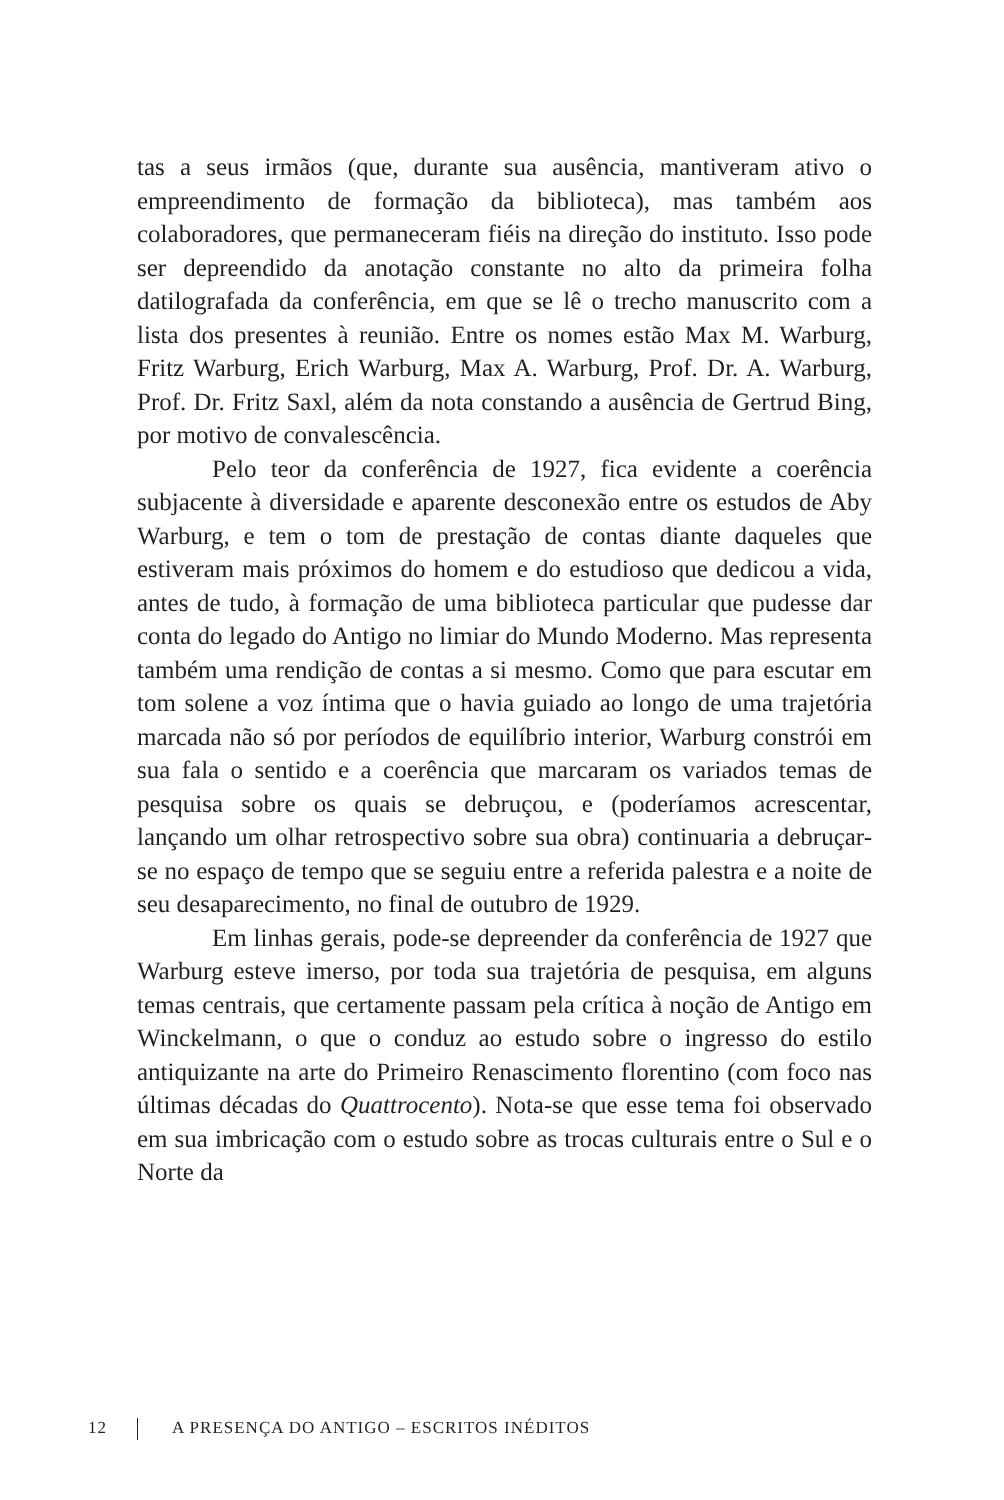tas a seus irmãos (que, durante sua ausência, mantiveram ativo o empreendimento de formação da biblioteca), mas também aos colaboradores, que permaneceram fiéis na direção do instituto. Isso pode ser depreendido da anotação constante no alto da primeira folha datilografada da conferência, em que se lê o trecho manuscrito com a lista dos presentes à reunião. Entre os nomes estão Max M. Warburg, Fritz Warburg, Erich Warburg, Max A. Warburg, Prof. Dr. A. Warburg, Prof. Dr. Fritz Saxl, além da nota constando a ausência de Gertrud Bing, por motivo de convalescência.
Pelo teor da conferência de 1927, fica evidente a coerência subjacente à diversidade e aparente desconexão entre os estudos de Aby Warburg, e tem o tom de prestação de contas diante daqueles que estiveram mais próximos do homem e do estudioso que dedicou a vida, antes de tudo, à formação de uma biblioteca particular que pudesse dar conta do legado do Antigo no limiar do Mundo Moderno. Mas representa também uma rendição de contas a si mesmo. Como que para escutar em tom solene a voz íntima que o havia guiado ao longo de uma trajetória marcada não só por períodos de equilíbrio interior, Warburg constrói em sua fala o sentido e a coerência que marcaram os variados temas de pesquisa sobre os quais se debruçou, e (poderíamos acrescentar, lançando um olhar retrospectivo sobre sua obra) continuaria a debruçar-se no espaço de tempo que se seguiu entre a referida palestra e a noite de seu desaparecimento, no final de outubro de 1929.
Em linhas gerais, pode-se depreender da conferência de 1927 que Warburg esteve imerso, por toda sua trajetória de pesquisa, em alguns temas centrais, que certamente passam pela crítica à noção de Antigo em Winckelmann, o que o conduz ao estudo sobre o ingresso do estilo antiquizante na arte do Primeiro Renascimento florentino (com foco nas últimas décadas do Quattrocento). Nota-se que esse tema foi observado em sua imbricação com o estudo sobre as trocas culturais entre o Sul e o Norte da
12 A PRESENÇA DO ANTIGO – ESCRITOS INÉDITOS